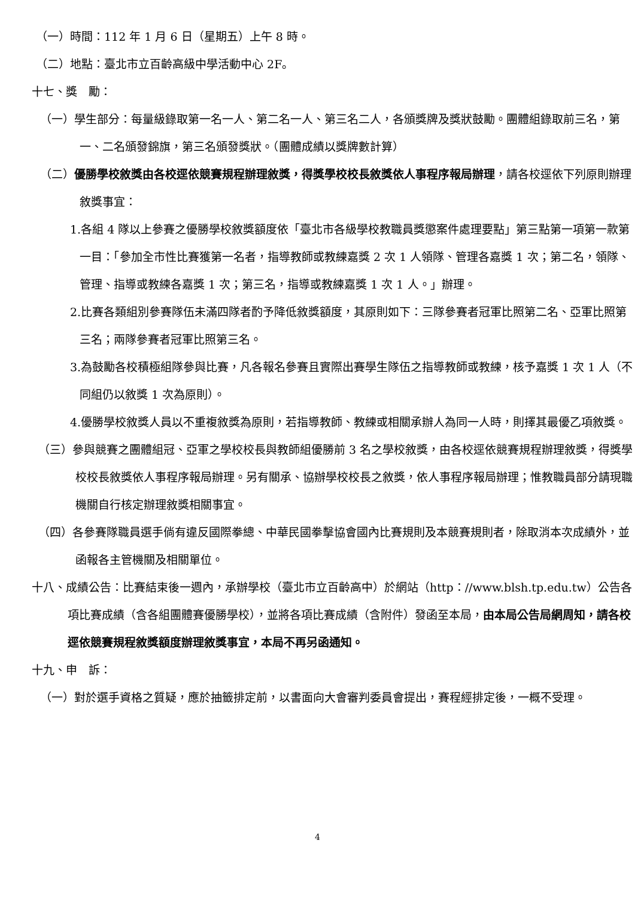（一）時間：112 年 1 月 6 日（星期五）上午 8 時。
（二）地點：臺北市立百齡高級中學活動中心 2F。
十七、獎　勵：
（一）學生部分：每量級錄取第一名一人、第二名一人、第三名二人，各頒獎牌及獎狀鼓勵。團體組錄取前三名，第一、二名頒發錦旗，第三名頒發獎狀。（團體成績以獎牌數計算）
（二）優勝學校敘獎由各校逕依競賽規程辦理敘獎，得獎學校校長敘獎依人事程序報局辦理，請各校逕依下列原則辦理敘獎事宜：
1.各組 4 隊以上參賽之優勝學校敘獎額度依「臺北市各級學校教職員獎懲案件處理要點」第三點第一項第一款第一目：「參加全市性比賽獲第一名者，指導教師或教練嘉獎 2 次 1 人領隊、管理各嘉獎 1 次；第二名，領隊、管理、指導或教練各嘉獎 1 次；第三名，指導或教練嘉獎 1 次 1 人。」辦理。
2.比賽各類組別參賽隊伍未滿四隊者酌予降低敘獎額度，其原則如下：三隊參賽者冠軍比照第二名、亞軍比照第三名；兩隊參賽者冠軍比照第三名。
3.為鼓勵各校積極組隊參與比賽，凡各報名參賽且實際出賽學生隊伍之指導教師或教練，核予嘉獎 1 次 1 人（不同組仍以敘獎 1 次為原則）。
4.優勝學校敘獎人員以不重複敘獎為原則，若指導教師、教練或相關承辦人為同一人時，則擇其最優乙項敘獎。
（三）參與競賽之團體組冠、亞軍之學校校長與教師組優勝前 3 名之學校敘獎，由各校逕依競賽規程辦理敘獎，得獎學校校長敘獎依人事程序報局辦理。另有關承、協辦學校校長之敘獎，依人事程序報局辦理；惟教職員部分請現職機關自行核定辦理敘獎相關事宜。
（四）各參賽隊職員選手倘有違反國際拳總、中華民國拳擊協會國內比賽規則及本競賽規則者，除取消本次成績外，並函報各主管機關及相關單位。
十八、成績公告：比賽結束後一週內，承辦學校（臺北市立百齡高中）於網站（http：//www.blsh.tp.edu.tw）公告各項比賽成績（含各組團體賽優勝學校），並將各項比賽成績（含附件）發函至本局，由本局公告局網周知，請各校逕依競賽規程敘獎額度辦理敘獎事宜，本局不再另函通知。
十九、申　訴：
（一）對於選手資格之質疑，應於抽籤排定前，以書面向大會審判委員會提出，賽程經排定後，一概不受理。
4